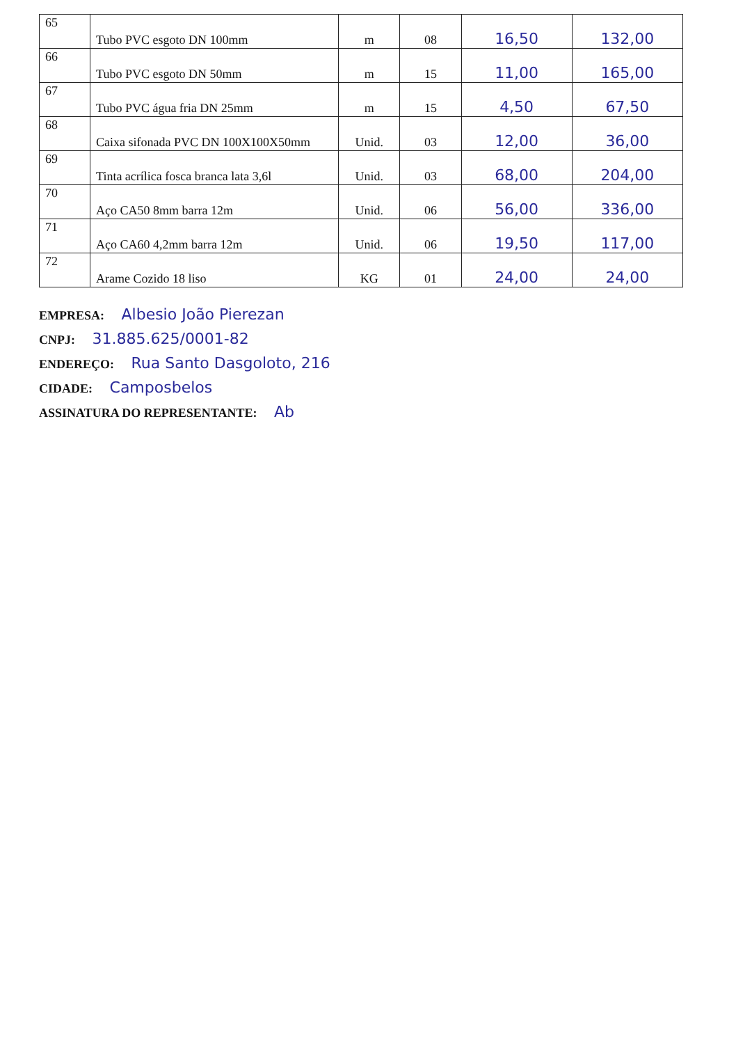| 65 | Tubo PVC esgoto DN 100mm | m | 08 | 16,50 | 132,00 |
| 66 | Tubo PVC esgoto DN 50mm | m | 15 | 11,00 | 165,00 |
| 67 | Tubo PVC água fria DN 25mm | m | 15 | 4,50 | 67,50 |
| 68 | Caixa sifonada PVC DN 100X100X50mm | Unid. | 03 | 12,00 | 36,00 |
| 69 | Tinta acrílica fosca branca lata 3,6l | Unid. | 03 | 68,00 | 204,00 |
| 70 | Aço CA50 8mm barra 12m | Unid. | 06 | 56,00 | 336,00 |
| 71 | Aço CA60 4,2mm barra 12m | Unid. | 06 | 19,50 | 117,00 |
| 72 | Arame Cozido 18 liso | KG | 01 | 24,00 | 24,00 |
EMPRESA: Albesio João Pierezan
CNPJ: 31.885.625/0001-82
ENDEREÇO: Rua Santo Dasgoloto, 216
CIDADE: Camposbelos
ASSINATURA DO REPRESENTANTE: Ab